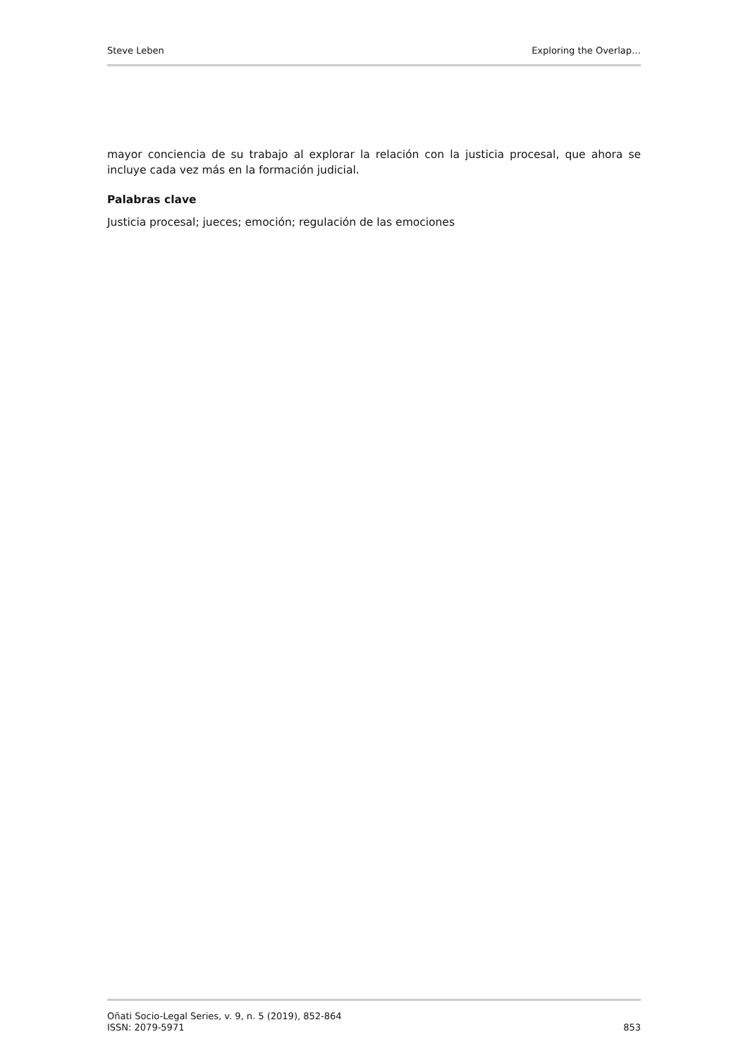Steve Leben Exploring the Overlap…
mayor conciencia de su trabajo al explorar la relación con la justicia procesal, que ahora se incluye cada vez más en la formación judicial.
Palabras clave
Justicia procesal; jueces; emoción; regulación de las emociones
Oñati Socio-Legal Series, v. 9, n. 5 (2019), 852-864
ISSN: 2079-5971
853